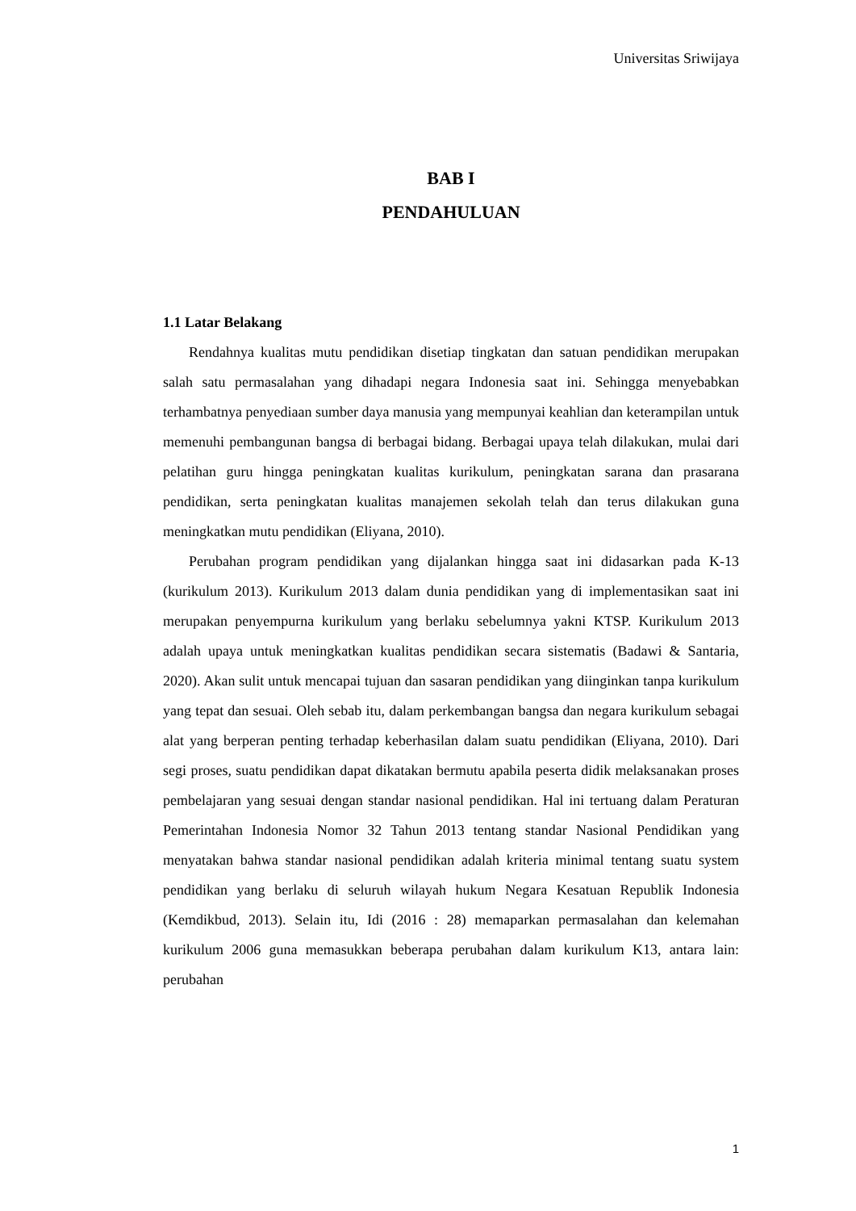Universitas Sriwijaya
BAB I
PENDAHULUAN
1.1 Latar Belakang
Rendahnya kualitas mutu pendidikan disetiap tingkatan dan satuan pendidikan merupakan salah satu permasalahan yang dihadapi negara Indonesia saat ini. Sehingga menyebabkan terhambatnya penyediaan sumber daya manusia yang mempunyai keahlian dan keterampilan untuk memenuhi pembangunan bangsa di berbagai bidang. Berbagai upaya telah dilakukan, mulai dari pelatihan guru hingga peningkatan kualitas kurikulum, peningkatan sarana dan prasarana pendidikan, serta peningkatan kualitas manajemen sekolah telah dan terus dilakukan guna meningkatkan mutu pendidikan (Eliyana, 2010).
Perubahan program pendidikan yang dijalankan hingga saat ini didasarkan pada K-13 (kurikulum 2013). Kurikulum 2013 dalam dunia pendidikan yang di implementasikan saat ini merupakan penyempurna kurikulum yang berlaku sebelumnya yakni KTSP. Kurikulum 2013 adalah upaya untuk meningkatkan kualitas pendidikan secara sistematis (Badawi & Santaria, 2020). Akan sulit untuk mencapai tujuan dan sasaran pendidikan yang diinginkan tanpa kurikulum yang tepat dan sesuai. Oleh sebab itu, dalam perkembangan bangsa dan negara kurikulum sebagai alat yang berperan penting terhadap keberhasilan dalam suatu pendidikan (Eliyana, 2010). Dari segi proses, suatu pendidikan dapat dikatakan bermutu apabila peserta didik melaksanakan proses pembelajaran yang sesuai dengan standar nasional pendidikan. Hal ini tertuang dalam Peraturan Pemerintahan Indonesia Nomor 32 Tahun 2013 tentang standar Nasional Pendidikan yang menyatakan bahwa standar nasional pendidikan adalah kriteria minimal tentang suatu system pendidikan yang berlaku di seluruh wilayah hukum Negara Kesatuan Republik Indonesia (Kemdikbud, 2013). Selain itu, Idi (2016 : 28) memaparkan permasalahan dan kelemahan kurikulum 2006 guna memasukkan beberapa perubahan dalam kurikulum K13, antara lain: perubahan
1